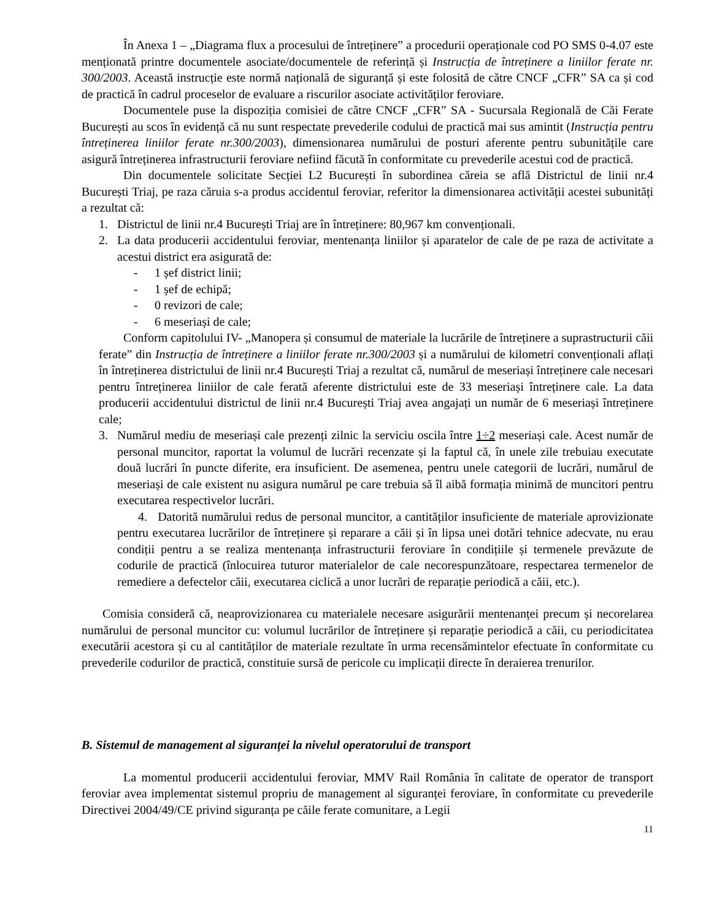În Anexa 1 – „Diagrama flux a procesului de întreținere” a procedurii operaționale cod PO SMS 0-4.07 este menționată printre documentele asociate/documentele de referință și Instrucția de întreținere a liniilor ferate nr. 300/2003. Această instrucție este normă națională de siguranță și este folosită de către CNCF „CFR” SA ca și cod de practică în cadrul proceselor de evaluare a riscurilor asociate activităților feroviare.
Documentele puse la dispoziția comisiei de către CNCF „CFR” SA - Sucursala Regională de Căi Ferate București au scos în evidență că nu sunt respectate prevederile codului de practică mai sus amintit (Instrucția pentru întreținerea liniilor ferate nr.300/2003), dimensionarea numărului de posturi aferente pentru subunitățile care asigură întreținerea infrastructurii feroviare nefiind făcută în conformitate cu prevederile acestui cod de practică.
Din documentele solicitate Secției L2 București în subordinea căreia se află Districtul de linii nr.4 București Triaj, pe raza căruia s-a produs accidentul feroviar, referitor la dimensionarea activității acestei subunități a rezultat că:
1. Districtul de linii nr.4 București Triaj are în întreținere: 80,967 km convenționali.
2. La data producerii accidentului feroviar, mentenanța liniilor și aparatelor de cale de pe raza de activitate a acestui district era asigurată de:
- 1 șef district linii;
- 1 șef de echipă;
- 0 revizori de cale;
- 6 meseriași de cale;
Conform capitolului IV- „Manopera și consumul de materiale la lucrările de întreținere a suprastructurii căii ferate” din Instrucția de întreținere a liniilor ferate nr.300/2003 și a numărului de kilometri convenționali aflați în întreținerea districtului de linii nr.4 București Triaj a rezultat că, numărul de meseriași întreținere cale necesari pentru întreținerea liniilor de cale ferată aferente districtului este de 33 meseriași întreținere cale. La data producerii accidentului districtul de linii nr.4 București Triaj avea angajați un număr de 6 meseriași întreținere cale;
3. Numărul mediu de meseriași cale prezenți zilnic la serviciu oscila între 1÷2 meseriași cale. Acest număr de personal muncitor, raportat la volumul de lucrări recenzate și la faptul că, în unele zile trebuiau executate două lucrări în puncte diferite, era insuficient. De asemenea, pentru unele categorii de lucrări, numărul de meseriași de cale existent nu asigura numărul pe care trebuia să îl aibă formația minimă de muncitori pentru executarea respectivelor lucrări.
4. Datorită numărului redus de personal muncitor, a cantităților insuficiente de materiale aprovizionate pentru executarea lucrărilor de întreținere și reparare a căii și în lipsa unei dotări tehnice adecvate, nu erau condiții pentru a se realiza mentenanța infrastructurii feroviare în condițiile și termenele prevăzute de codurile de practică (înlocuirea tuturor materialelor de cale necorespunzătoare, respectarea termenelor de remediere a defectelor căii, executarea ciclică a unor lucrări de reparație periodică a căii, etc.).
Comisia consideră că, neaprovizionarea cu materialele necesare asigurării mentenanței precum și necorelarea numărului de personal muncitor cu: volumul lucrărilor de întreținere și reparație periodică a căii, cu periodicitatea executării acestora și cu al cantităților de materiale rezultate în urma recensămintelor efectuate în conformitate cu prevederile codurilor de practică, constituie sursă de pericole cu implicații directe în deraierea trenurilor.
B. Sistemul de management al siguranței la nivelul operatorului de transport
La momentul producerii accidentului feroviar, MMV Rail România în calitate de operator de transport feroviar avea implementat sistemul propriu de management al siguranței feroviare, în conformitate cu prevederile Directivei 2004/49/CE privind siguranța pe căile ferate comunitare, a Legii
11